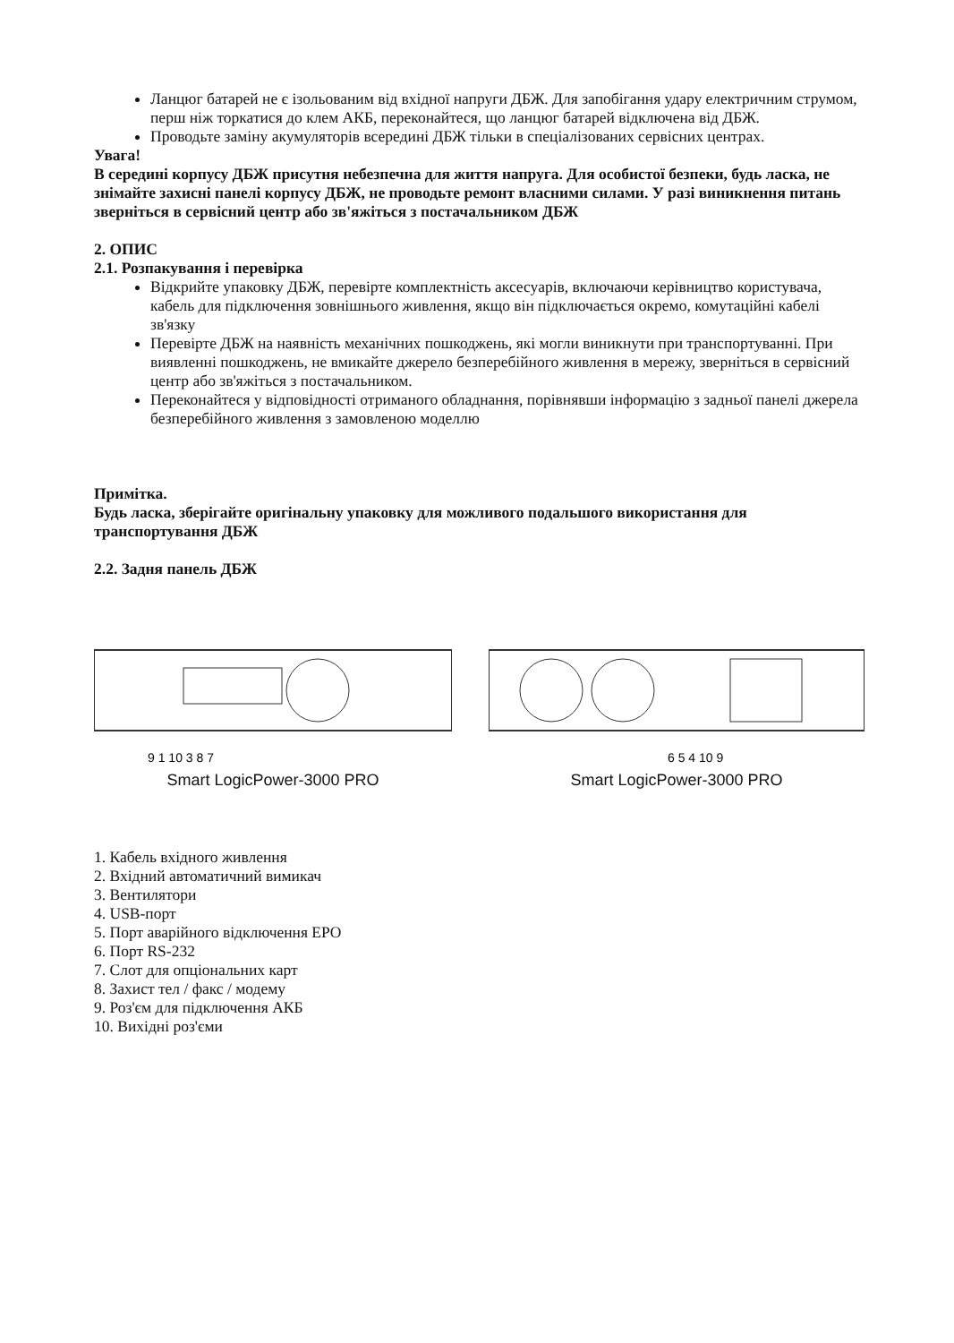Ланцюг батарей не є ізольованим від вхідної напруги ДБЖ. Для запобігання удару електричним струмом, перш ніж торкатися до клем АКБ, переконайтеся, що ланцюг батарей відключена від ДБЖ.
Проводьте заміну акумуляторів всередині ДБЖ тільки в спеціалізованих сервісних центрах.
Увага!
В середині корпусу ДБЖ присутня небезпечна для життя напруга. Для особистої безпеки, будь ласка, не знімайте захисні панелі корпусу ДБЖ, не проводьте ремонт власними силами. У разі виникнення питань зверніться в сервісний центр або зв'яжіться з постачальником ДБЖ
2. ОПИС
2.1. Розпакування і перевірка
Відкрийте упаковку ДБЖ, перевірте комплектність аксесуарів, включаючи керівництво користувача, кабель для підключення зовнішнього живлення, якщо він підключається окремо, комутаційні кабелі зв'язку
Перевірте ДБЖ на наявність механічних пошкоджень, які могли виникнути при транспортуванні. При виявленні пошкоджень, не вмикайте джерело безперебійного живлення в мережу, зверніться в сервісний центр або зв'яжіться з постачальником.
Переконайтеся у відповідності отриманого обладнання, порівнявши інформацію з задньої панелі джерела безперебійного живлення з замовленою моделлю
Примітка.
Будь ласка, зберігайте оригінальну упаковку для можливого подальшого використання для транспортування ДБЖ
2.2. Задня панель ДБЖ
9 1 10 3 8 7
Smart LogicPower-3000 PRO
6 5 4 10 9
Smart LogicPower-3000 PRO
1. Кабель вхідного живлення
2. Вхідний автоматичний вимикач
3. Вентилятори
4. USB-порт
5. Порт аварійного відключення EPO
6. Порт RS-232
7. Слот для опціональних карт
8. Захист тел / факс / модему
9. Роз'єм для підключення АКБ
10. Вихідні роз'єми